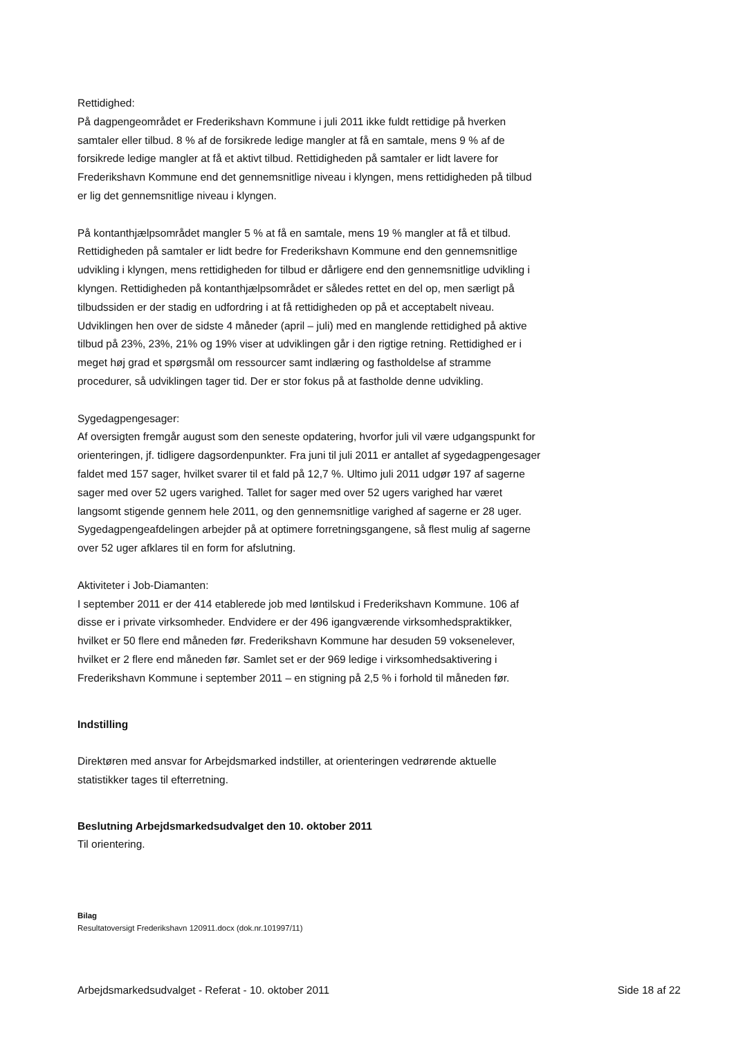Rettidighed:
På dagpengeområdet er Frederikshavn Kommune i juli 2011 ikke fuldt rettidige på hverken samtaler eller tilbud. 8 % af de forsikrede ledige mangler at få en samtale, mens 9 % af de forsikrede ledige mangler at få et aktivt tilbud. Rettidigheden på samtaler er lidt lavere for Frederikshavn Kommune end det gennemsnitlige niveau i klyngen, mens rettidigheden på tilbud er lig det gennemsnitlige niveau i klyngen.
På kontanthjælpsområdet mangler 5 % at få en samtale, mens 19 % mangler at få et tilbud. Rettidigheden på samtaler er lidt bedre for Frederikshavn Kommune end den gennemsnitlige udvikling i klyngen, mens rettidigheden for tilbud er dårligere end den gennemsnitlige udvikling i klyngen. Rettidigheden på kontanthjælpsområdet er således rettet en del op, men særligt på tilbudssiden er der stadig en udfordring i at få rettidigheden op på et acceptabelt niveau. Udviklingen hen over de sidste 4 måneder (april – juli) med en manglende rettidighed på aktive tilbud på 23%, 23%, 21% og 19% viser at udviklingen går i den rigtige retning. Rettidighed er i meget høj grad et spørgsmål om ressourcer samt indlæring og fastholdelse af stramme procedurer, så udviklingen tager tid. Der er stor fokus på at fastholde denne udvikling.
Sygedagpengesager:
Af oversigten fremgår august som den seneste opdatering, hvorfor juli vil være udgangspunkt for orienteringen, jf. tidligere dagsordenpunkter. Fra juni til juli 2011 er antallet af sygedagpengesager faldet med 157 sager, hvilket svarer til et fald på 12,7 %. Ultimo juli 2011 udgør 197 af sagerne sager med over 52 ugers varighed. Tallet for sager med over 52 ugers varighed har været langsomt stigende gennem hele 2011, og den gennemsnitlige varighed af sagerne er 28 uger. Sygedagpengeafdelingen arbejder på at optimere forretningsgangene, så flest mulig af sagerne over 52 uger afklares til en form for afslutning.
Aktiviteter i Job-Diamanten:
I september 2011 er der 414 etablerede job med løntilskud i Frederikshavn Kommune. 106 af disse er i private virksomheder. Endvidere er der 496 igangværende virksomhedspraktikker, hvilket er 50 flere end måneden før. Frederikshavn Kommune har desuden 59 voksenelever, hvilket er 2 flere end måneden før. Samlet set er der 969 ledige i virksomhedsaktivering i Frederikshavn Kommune i september 2011 – en stigning på 2,5 % i forhold til måneden før.
Indstilling
Direktøren med ansvar for Arbejdsmarked indstiller, at orienteringen vedrørende aktuelle statistikker tages til efterretning.
Beslutning Arbejdsmarkedsudvalget den 10. oktober 2011
Til orientering.
Bilag
Resultatoversigt Frederikshavn 120911.docx (dok.nr.101997/11)
Arbejdsmarkedsudvalget - Referat - 10. oktober 2011 Side 18 af 22